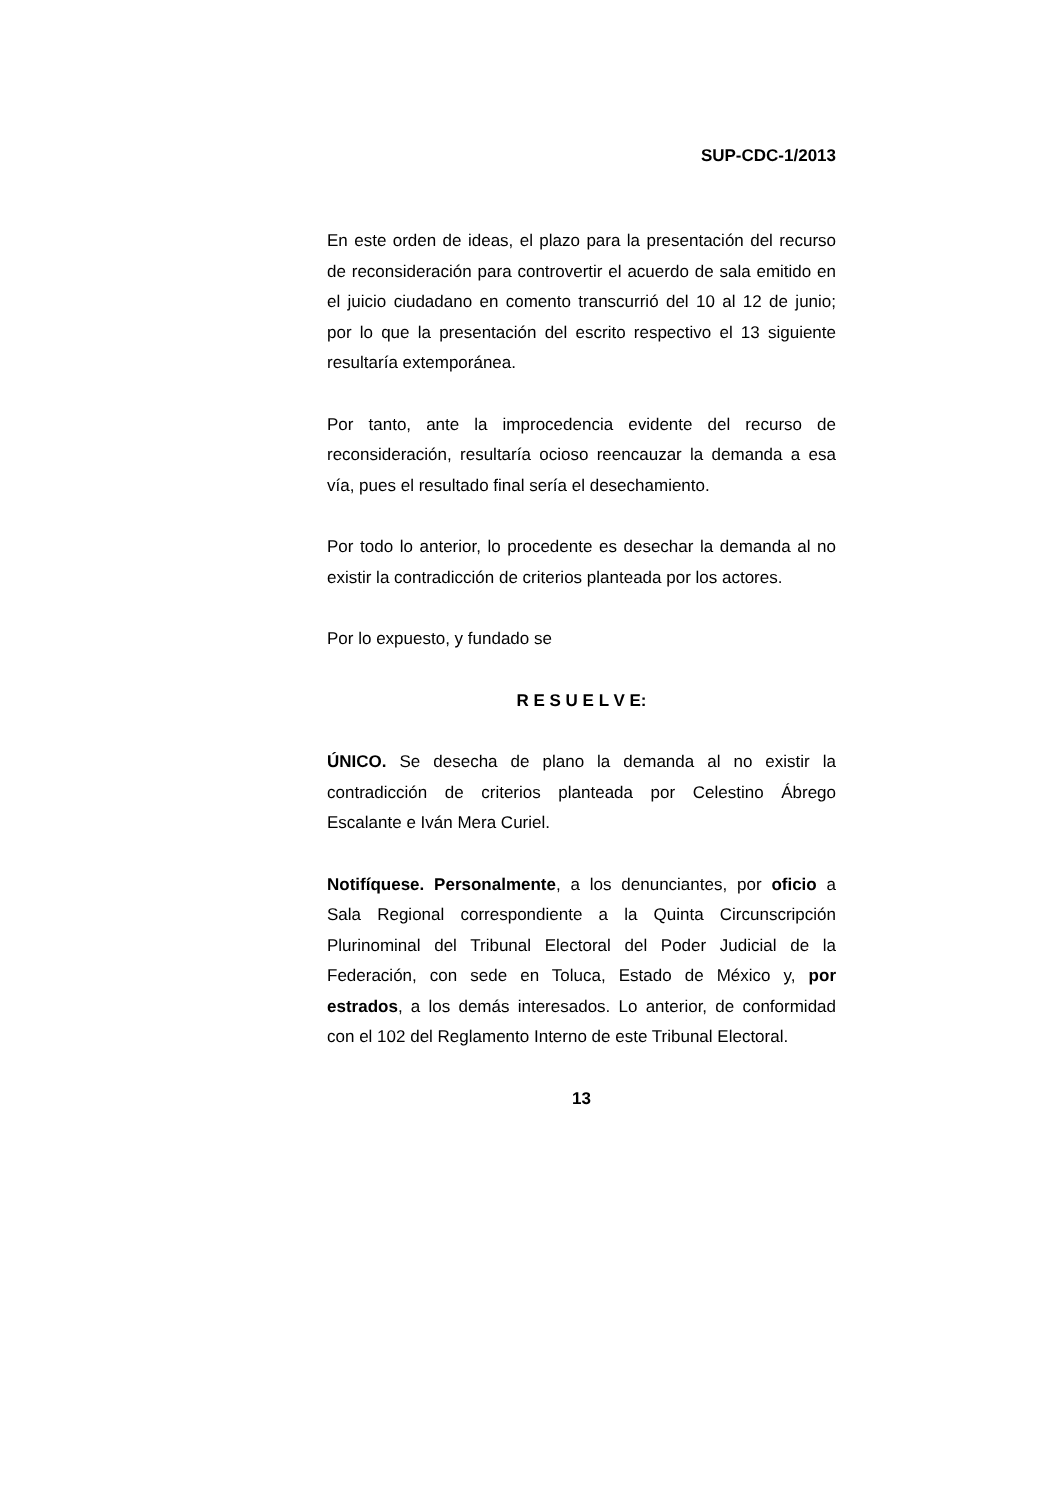SUP-CDC-1/2013
En este orden de ideas, el plazo para la presentación del recurso de reconsideración para controvertir el acuerdo de sala emitido en el juicio ciudadano en comento transcurrió del 10 al 12 de junio; por lo que la presentación del escrito respectivo el 13 siguiente resultaría extemporánea.
Por tanto, ante la improcedencia evidente del recurso de reconsideración, resultaría ocioso reencauzar la demanda a esa vía, pues el resultado final sería el desechamiento.
Por todo lo anterior, lo procedente es desechar la demanda al no existir la contradicción de criterios planteada por los actores.
Por lo expuesto, y fundado se
R E S U E L V E:
ÚNICO. Se desecha de plano la demanda al no existir la contradicción de criterios planteada por Celestino Ábrego Escalante e Iván Mera Curiel.
Notifíquese. Personalmente, a los denunciantes, por oficio a Sala Regional correspondiente a la Quinta Circunscripción Plurinominal del Tribunal Electoral del Poder Judicial de la Federación, con sede en Toluca, Estado de México y, por estrados, a los demás interesados. Lo anterior, de conformidad con el 102 del Reglamento Interno de este Tribunal Electoral.
13